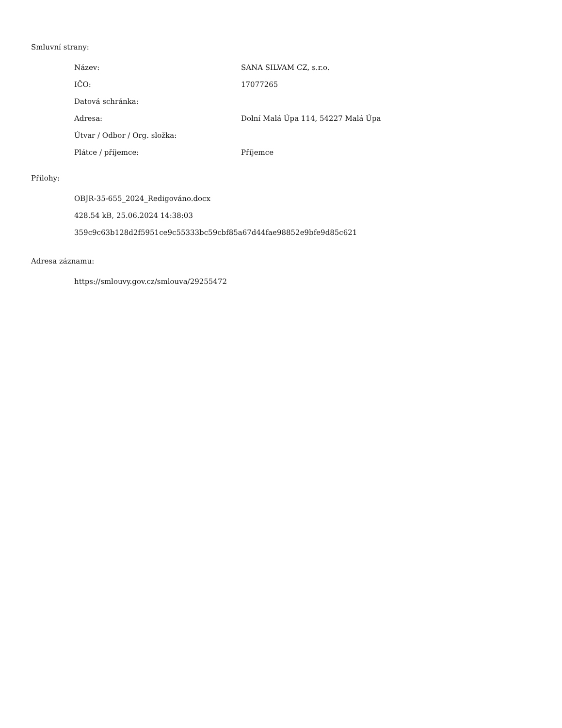Smluvní strany:
| Název: | SANA SILVAM CZ, s.r.o. |
| IČO: | 17077265 |
| Datová schránka: | |
| Adresa: | Dolní Malá Úpa 114, 54227 Malá Úpa |
| Útvar / Odbor / Org. složka: | |
| Plátce / příjemce: | Příjemce |
Přílohy:
OBJR-35-655_2024_Redigováno.docx
428.54 kB, 25.06.2024 14:38:03
359c9c63b128d2f5951ce9c55333bc59cbf85a67d44fae98852e9bfe9d85c621
Adresa záznamu:
https://smlouvy.gov.cz/smlouva/29255472